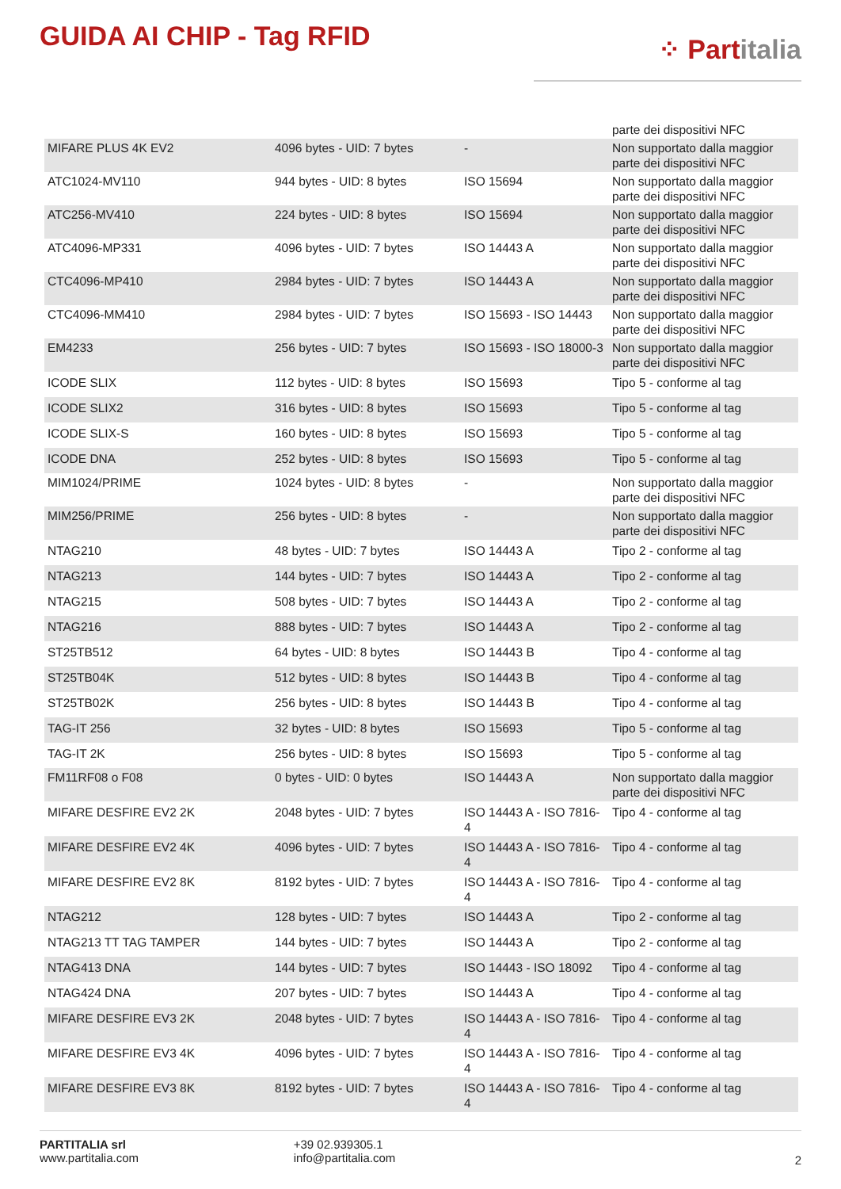GUIDA AI CHIP - Tag RFID
⁘ Partitalia
| | | | parte dei dispositivi NFC |
| MIFARE PLUS 4K EV2 | 4096 bytes - UID: 7 bytes | - | Non supportato dalla maggior parte dei dispositivi NFC |
| ATC1024-MV110 | 944 bytes - UID: 8 bytes | ISO 15694 | Non supportato dalla maggior parte dei dispositivi NFC |
| ATC256-MV410 | 224 bytes - UID: 8 bytes | ISO 15694 | Non supportato dalla maggior parte dei dispositivi NFC |
| ATC4096-MP331 | 4096 bytes - UID: 7 bytes | ISO 14443 A | Non supportato dalla maggior parte dei dispositivi NFC |
| CTC4096-MP410 | 2984 bytes - UID: 7 bytes | ISO 14443 A | Non supportato dalla maggior parte dei dispositivi NFC |
| CTC4096-MM410 | 2984 bytes - UID: 7 bytes | ISO 15693 - ISO 14443 | Non supportato dalla maggior parte dei dispositivi NFC |
| EM4233 | 256 bytes - UID: 7 bytes | ISO 15693 - ISO 18000-3 | Non supportato dalla maggior parte dei dispositivi NFC |
| ICODE SLIX | 112 bytes - UID: 8 bytes | ISO 15693 | Tipo 5 - conforme al tag |
| ICODE SLIX2 | 316 bytes - UID: 8 bytes | ISO 15693 | Tipo 5 - conforme al tag |
| ICODE SLIX-S | 160 bytes - UID: 8 bytes | ISO 15693 | Tipo 5 - conforme al tag |
| ICODE DNA | 252 bytes - UID: 8 bytes | ISO 15693 | Tipo 5 - conforme al tag |
| MIM1024/PRIME | 1024 bytes - UID: 8 bytes | - | Non supportato dalla maggior parte dei dispositivi NFC |
| MIM256/PRIME | 256 bytes - UID: 8 bytes | - | Non supportato dalla maggior parte dei dispositivi NFC |
| NTAG210 | 48 bytes - UID: 7 bytes | ISO 14443 A | Tipo 2 - conforme al tag |
| NTAG213 | 144 bytes - UID: 7 bytes | ISO 14443 A | Tipo 2 - conforme al tag |
| NTAG215 | 508 bytes - UID: 7 bytes | ISO 14443 A | Tipo 2 - conforme al tag |
| NTAG216 | 888 bytes - UID: 7 bytes | ISO 14443 A | Tipo 2 - conforme al tag |
| ST25TB512 | 64 bytes - UID: 8 bytes | ISO 14443 B | Tipo 4 - conforme al tag |
| ST25TB04K | 512 bytes - UID: 8 bytes | ISO 14443 B | Tipo 4 - conforme al tag |
| ST25TB02K | 256 bytes - UID: 8 bytes | ISO 14443 B | Tipo 4 - conforme al tag |
| TAG-IT 256 | 32 bytes - UID: 8 bytes | ISO 15693 | Tipo 5 - conforme al tag |
| TAG-IT 2K | 256 bytes - UID: 8 bytes | ISO 15693 | Tipo 5 - conforme al tag |
| FM11RF08 o F08 | 0 bytes - UID: 0 bytes | ISO 14443 A | Non supportato dalla maggior parte dei dispositivi NFC |
| MIFARE DESFIRE EV2 2K | 2048 bytes - UID: 7 bytes | ISO 14443 A - ISO 7816-4 | Tipo 4 - conforme al tag |
| MIFARE DESFIRE EV2 4K | 4096 bytes - UID: 7 bytes | ISO 14443 A - ISO 7816-4 | Tipo 4 - conforme al tag |
| MIFARE DESFIRE EV2 8K | 8192 bytes - UID: 7 bytes | ISO 14443 A - ISO 7816-4 | Tipo 4 - conforme al tag |
| NTAG212 | 128 bytes - UID: 7 bytes | ISO 14443 A | Tipo 2 - conforme al tag |
| NTAG213 TT TAG TAMPER | 144 bytes - UID: 7 bytes | ISO 14443 A | Tipo 2 - conforme al tag |
| NTAG413 DNA | 144 bytes - UID: 7 bytes | ISO 14443 - ISO 18092 | Tipo 4 - conforme al tag |
| NTAG424 DNA | 207 bytes - UID: 7 bytes | ISO 14443 A | Tipo 4 - conforme al tag |
| MIFARE DESFIRE EV3 2K | 2048 bytes - UID: 7 bytes | ISO 14443 A - ISO 7816-4 | Tipo 4 - conforme al tag |
| MIFARE DESFIRE EV3 4K | 4096 bytes - UID: 7 bytes | ISO 14443 A - ISO 7816-4 | Tipo 4 - conforme al tag |
| MIFARE DESFIRE EV3 8K | 8192 bytes - UID: 7 bytes | ISO 14443 A - ISO 7816-4 | Tipo 4 - conforme al tag |
PARTITALIA srl
www.partitalia.com
+39 02.939305.1
info@partitalia.com
2